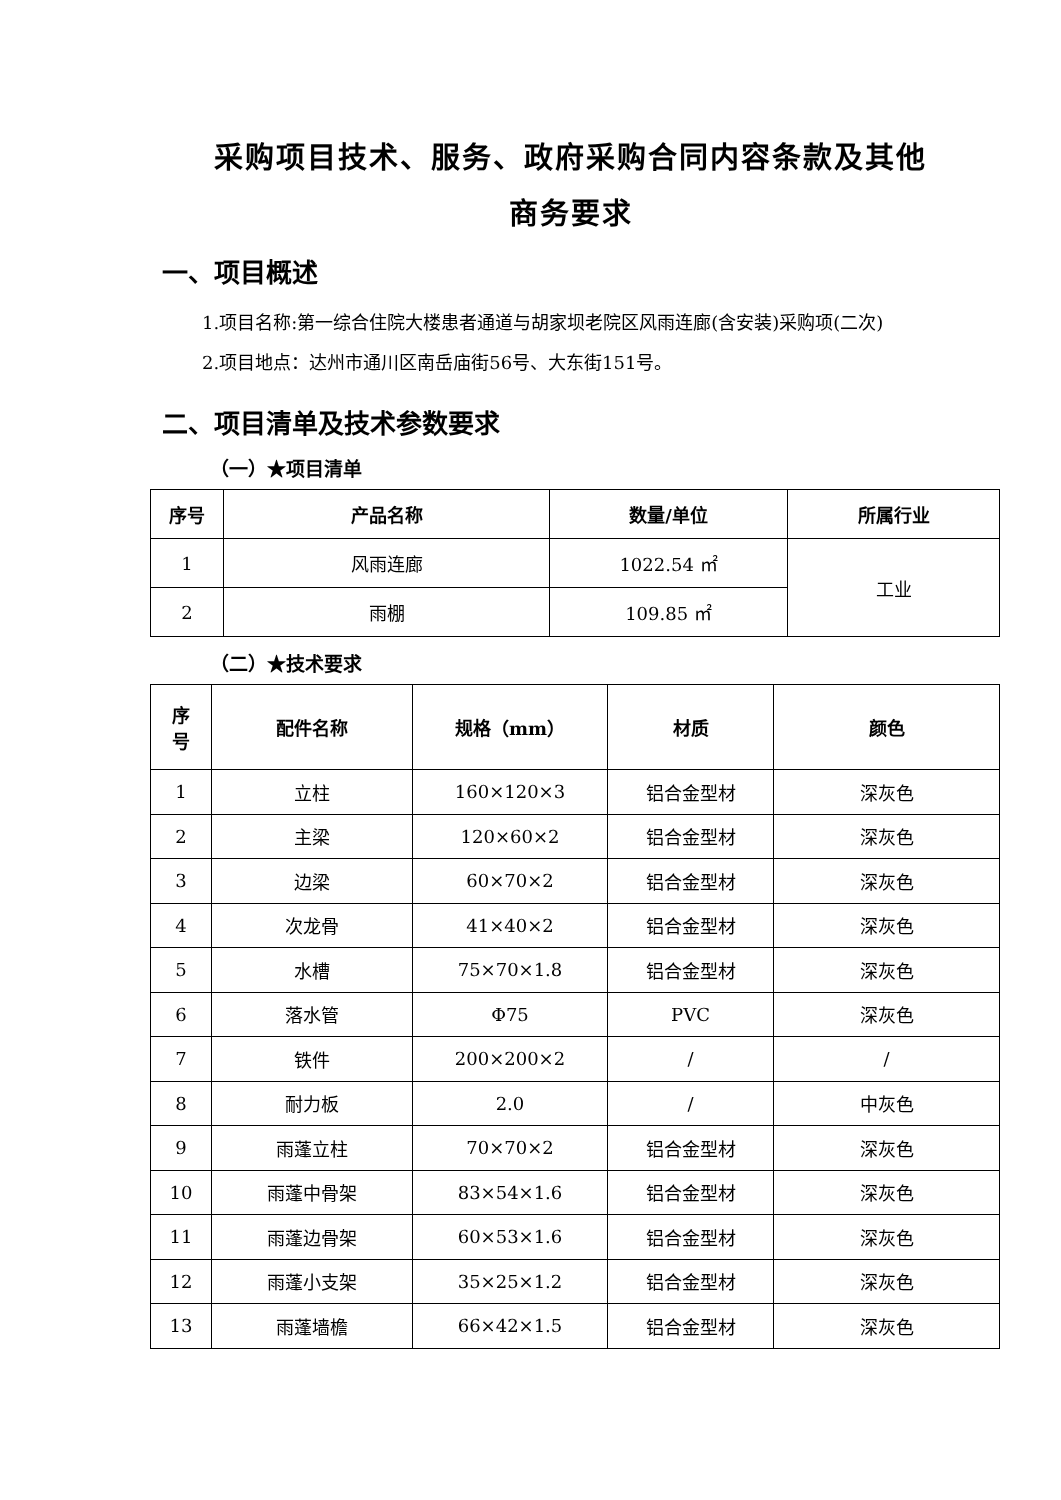采购项目技术、服务、政府采购合同内容条款及其他
商务要求
一、项目概述
1.项目名称:第一综合住院大楼患者通道与胡家坝老院区风雨连廊(含安装)采购项(二次)
2.项目地点：达州市通川区南岳庙街56号、大东街151号。
二、项目清单及技术参数要求
（一）★项目清单
| 序号 | 产品名称 | 数量/单位 | 所属行业 |
| --- | --- | --- | --- |
| 1 | 风雨连廊 | 1022.54 ㎡ | 工业 |
| 2 | 雨棚 | 109.85 ㎡ | |
（二）★技术要求
| 序 号 | 配件名称 | 规格（mm） | 材质 | 颜色 |
| --- | --- | --- | --- | --- |
| 1 | 立柱 | 160×120×3 | 铝合金型材 | 深灰色 |
| 2 | 主梁 | 120×60×2 | 铝合金型材 | 深灰色 |
| 3 | 边梁 | 60×70×2 | 铝合金型材 | 深灰色 |
| 4 | 次龙骨 | 41×40×2 | 铝合金型材 | 深灰色 |
| 5 | 水槽 | 75×70×1.8 | 铝合金型材 | 深灰色 |
| 6 | 落水管 | Φ75 | PVC | 深灰色 |
| 7 | 铁件 | 200×200×2 | / | / |
| 8 | 耐力板 | 2.0 | / | 中灰色 |
| 9 | 雨蓬立柱 | 70×70×2 | 铝合金型材 | 深灰色 |
| 10 | 雨蓬中骨架 | 83×54×1.6 | 铝合金型材 | 深灰色 |
| 11 | 雨蓬边骨架 | 60×53×1.6 | 铝合金型材 | 深灰色 |
| 12 | 雨蓬小支架 | 35×25×1.2 | 铝合金型材 | 深灰色 |
| 13 | 雨蓬墙檐 | 66×42×1.5 | 铝合金型材 | 深灰色 |